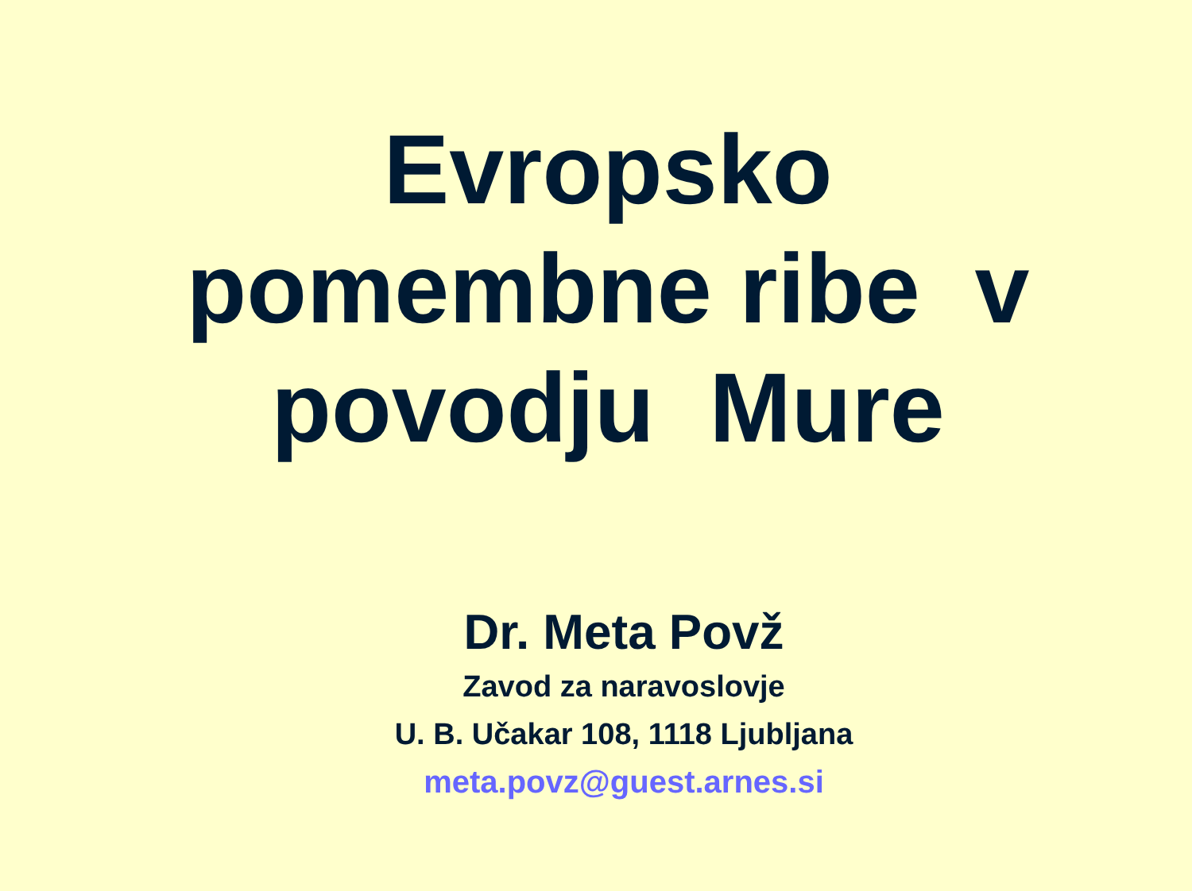Evropsko
pomembne ribe v
povodju Mure
Dr. Meta Povž
Zavod za naravoslovje
U. B. Učakar 108, 1118 Ljubljana
meta.povz@guest.arnes.si